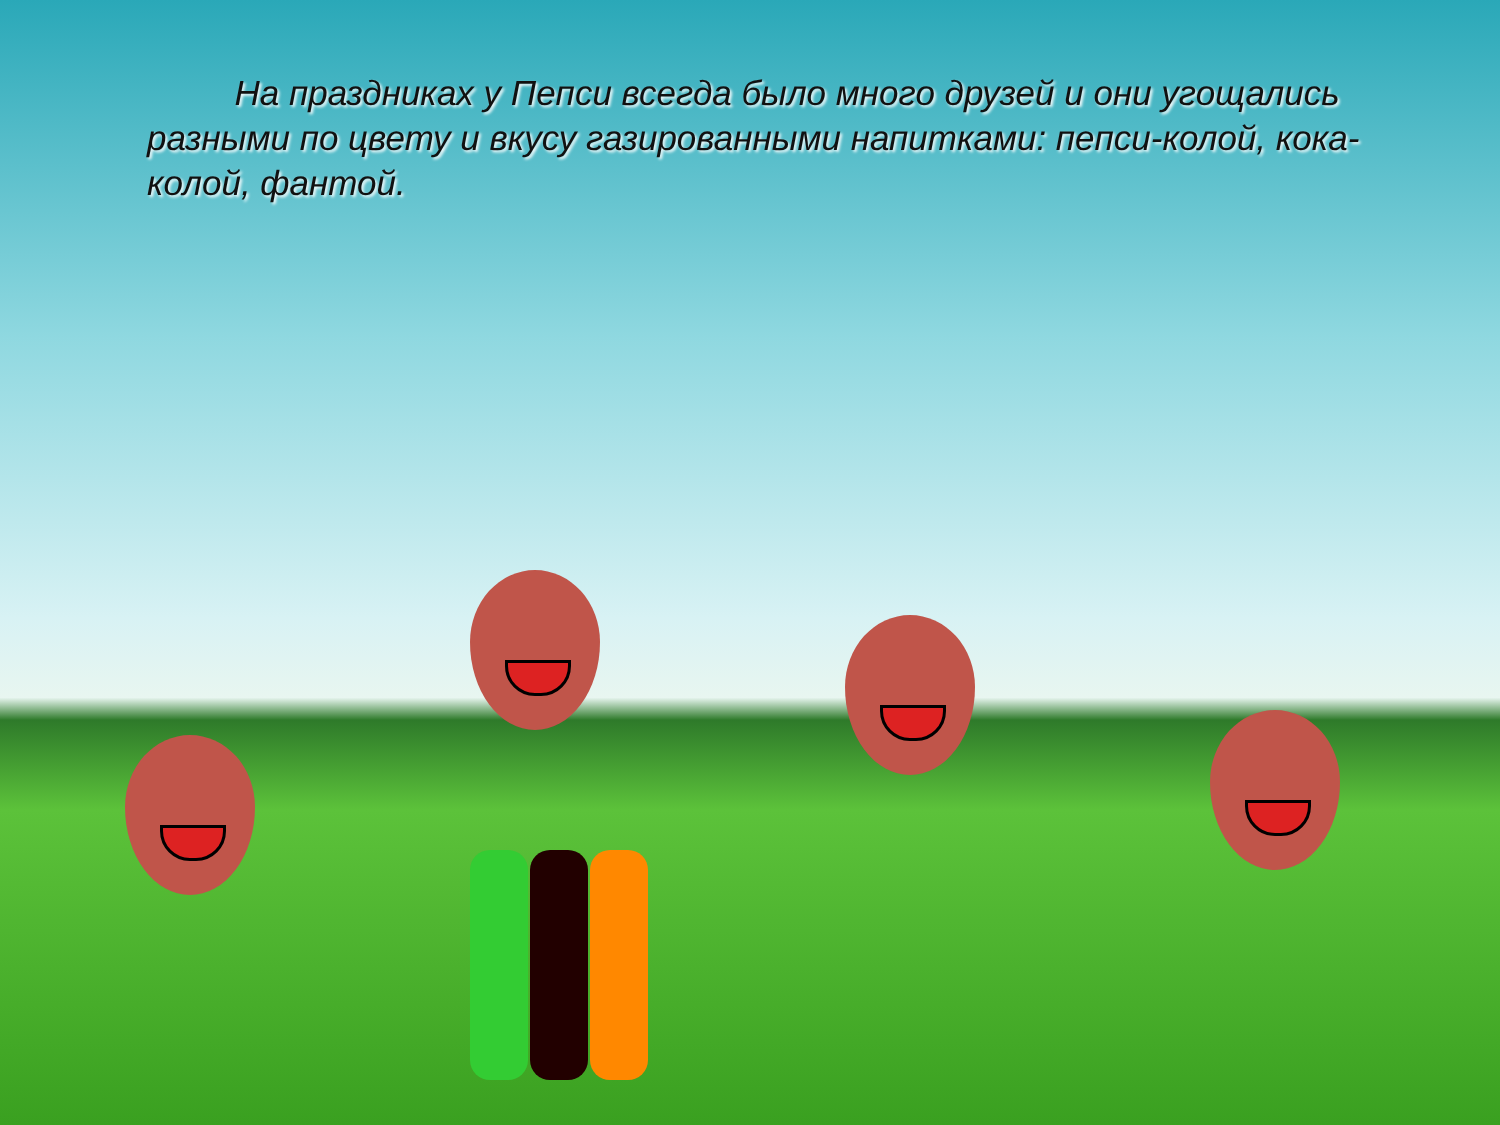На праздниках у Пепси всегда было много друзей и они угощались разными по цвету и вкусу газированными напитками: пепси-колой, кока-колой, фантой.